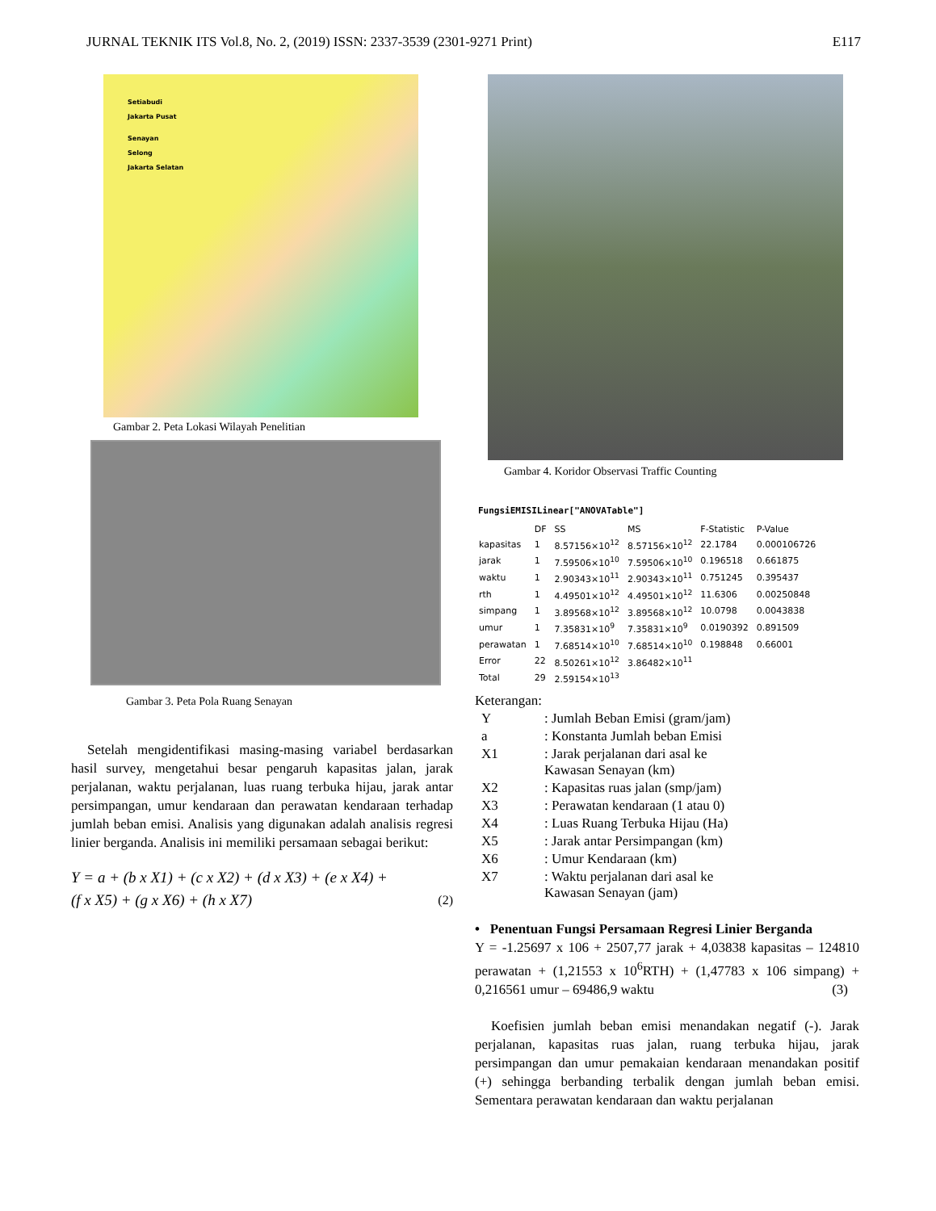JURNAL TEKNIK ITS Vol.8, No. 2, (2019) ISSN: 2337-3539 (2301-9271 Print) E117
Setiabudi
Jakarta Pusat
Senayan
Selong
Jakarta Selatan
Gambar 2. Peta Lokasi Wilayah Penelitian
Gambar 3. Peta Pola Ruang Senayan
Setelah mengidentifikasi masing-masing variabel berdasarkan hasil survey, mengetahui besar pengaruh kapasitas jalan, jarak perjalanan, waktu perjalanan, luas ruang terbuka hijau, jarak antar persimpangan, umur kendaraan dan perawatan kendaraan terhadap jumlah beban emisi. Analisis yang digunakan adalah analisis regresi linier berganda. Analisis ini memiliki persamaan sebagai berikut:
Y = a + (b x X1) + (c x X2) + (d x X3) + (e x X4) +
(f x X5) + (g x X6) + (h x X7) (2)
Gambar 4. Koridor Observasi Traffic Counting
FungsiEMISILinear["ANOVATable"]
| | DF | SS | MS | F-Statistic | P-Value |
| --- | --- | --- | --- | --- | --- |
| kapasitas | 1 | 8.57156×10<sup>12</sup> | 8.57156×10<sup>12</sup> | 22.1784 | 0.000106726 |
| jarak | 1 | 7.59506×10<sup>10</sup> | 7.59506×10<sup>10</sup> | 0.196518 | 0.661875 |
| waktu | 1 | 2.90343×10<sup>11</sup> | 2.90343×10<sup>11</sup> | 0.751245 | 0.395437 |
| rth | 1 | 4.49501×10<sup>12</sup> | 4.49501×10<sup>12</sup> | 11.6306 | 0.00250848 |
| simpang | 1 | 3.89568×10<sup>12</sup> | 3.89568×10<sup>12</sup> | 10.0798 | 0.0043838 |
| umur | 1 | 7.35831×10<sup>9</sup> | 7.35831×10<sup>9</sup> | 0.0190392 | 0.891509 |
| perawatan | 1 | 7.68514×10<sup>10</sup> | 7.68514×10<sup>10</sup> | 0.198848 | 0.66001 |
| Error | 22 | 8.50261×10<sup>12</sup> | 3.86482×10<sup>11</sup> | | |
| Total | 29 | 2.59154×10<sup>13</sup> | | | |
Keterangan:
| Y | : Jumlah Beban Emisi (gram/jam) |
| a | : Konstanta Jumlah beban Emisi |
| X1 | : Jarak perjalanan dari asal ke Kawasan Senayan (km) |
| X2 | : Kapasitas ruas jalan (smp/jam) |
| X3 | : Perawatan kendaraan (1 atau 0) |
| X4 | : Luas Ruang Terbuka Hijau (Ha) |
| X5 | : Jarak antar Persimpangan (km) |
| X6 | : Umur Kendaraan (km) |
| X7 | : Waktu perjalanan dari asal ke Kawasan Senayan (jam) |
• Penentuan Fungsi Persamaan Regresi Linier Berganda
Y = -1.25697 x 106 + 2507,77 jarak + 4,03838 kapasitas – 124810 perawatan + (1,21553 x 10<sup>6</sup>RTH) + (1,47783 x 106 simpang) + 0,216561 umur – 69486,9 waktu (3)
Koefisien jumlah beban emisi menandakan negatif (-). Jarak perjalanan, kapasitas ruas jalan, ruang terbuka hijau, jarak persimpangan dan umur pemakaian kendaraan menandakan positif (+) sehingga berbanding terbalik dengan jumlah beban emisi. Sementara perawatan kendaraan dan waktu perjalanan